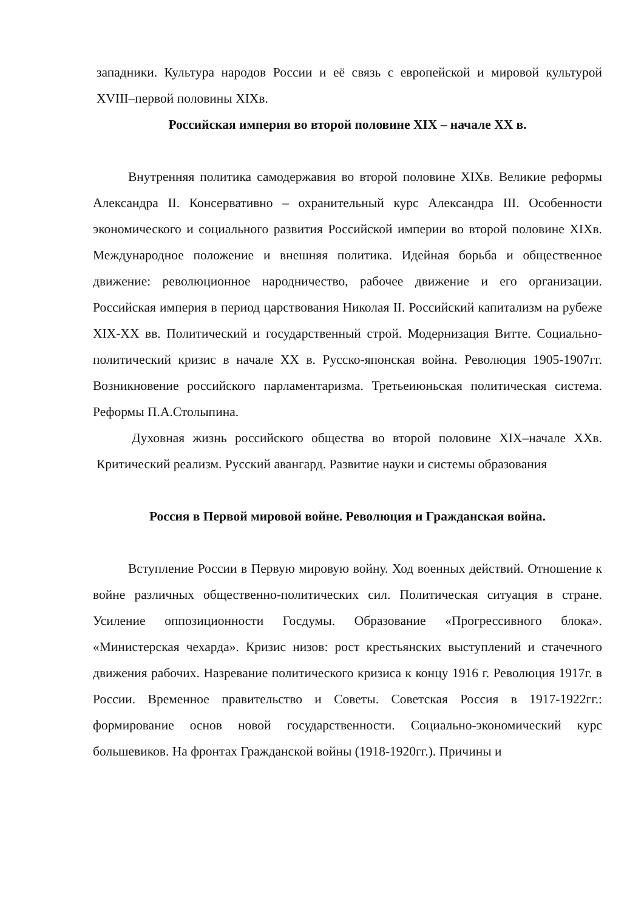западники. Культура народов России и её связь с европейской и мировой культурой XVIII–первой половины XIXв.
Российская империя во второй половине XIX – начале XX в.
Внутренняя политика самодержавия во второй половине XIXв. Великие реформы Александра II. Консервативно – охранительный курс Александра III. Особенности экономического и социального развития Российской империи во второй половине XIXв. Международное положение и внешняя политика. Идейная борьба и общественное движение: революционное народничество, рабочее движение и его организации. Российская империя в период царствования Николая II. Российский капитализм на рубеже XIX-XX вв. Политический и государственный строй. Модернизация Витте. Социально-политический кризис в начале XX в. Русско-японская война. Революция 1905-1907гг. Возникновение российского парламентаризма. Третьеиюньская политическая система. Реформы П.А.Столыпина.
Духовная жизнь российского общества во второй половине XIX–начале XXв. Критический реализм. Русский авангард. Развитие науки и системы образования
Россия в Первой мировой войне. Революция и Гражданская война.
Вступление России в Первую мировую войну. Ход военных действий. Отношение к войне различных общественно-политических сил. Политическая ситуация в стране. Усиление оппозиционности Госдумы. Образование «Прогрессивного блока». «Министерская чехарда». Кризис низов: рост крестьянских выступлений и стачечного движения рабочих. Назревание политического кризиса к концу 1916 г. Революция 1917г. в России. Временное правительство и Советы. Советская Россия в 1917-1922гг.: формирование основ новой государственности. Социально-экономический курс большевиков. На фронтах Гражданской войны (1918-1920гг.). Причины и